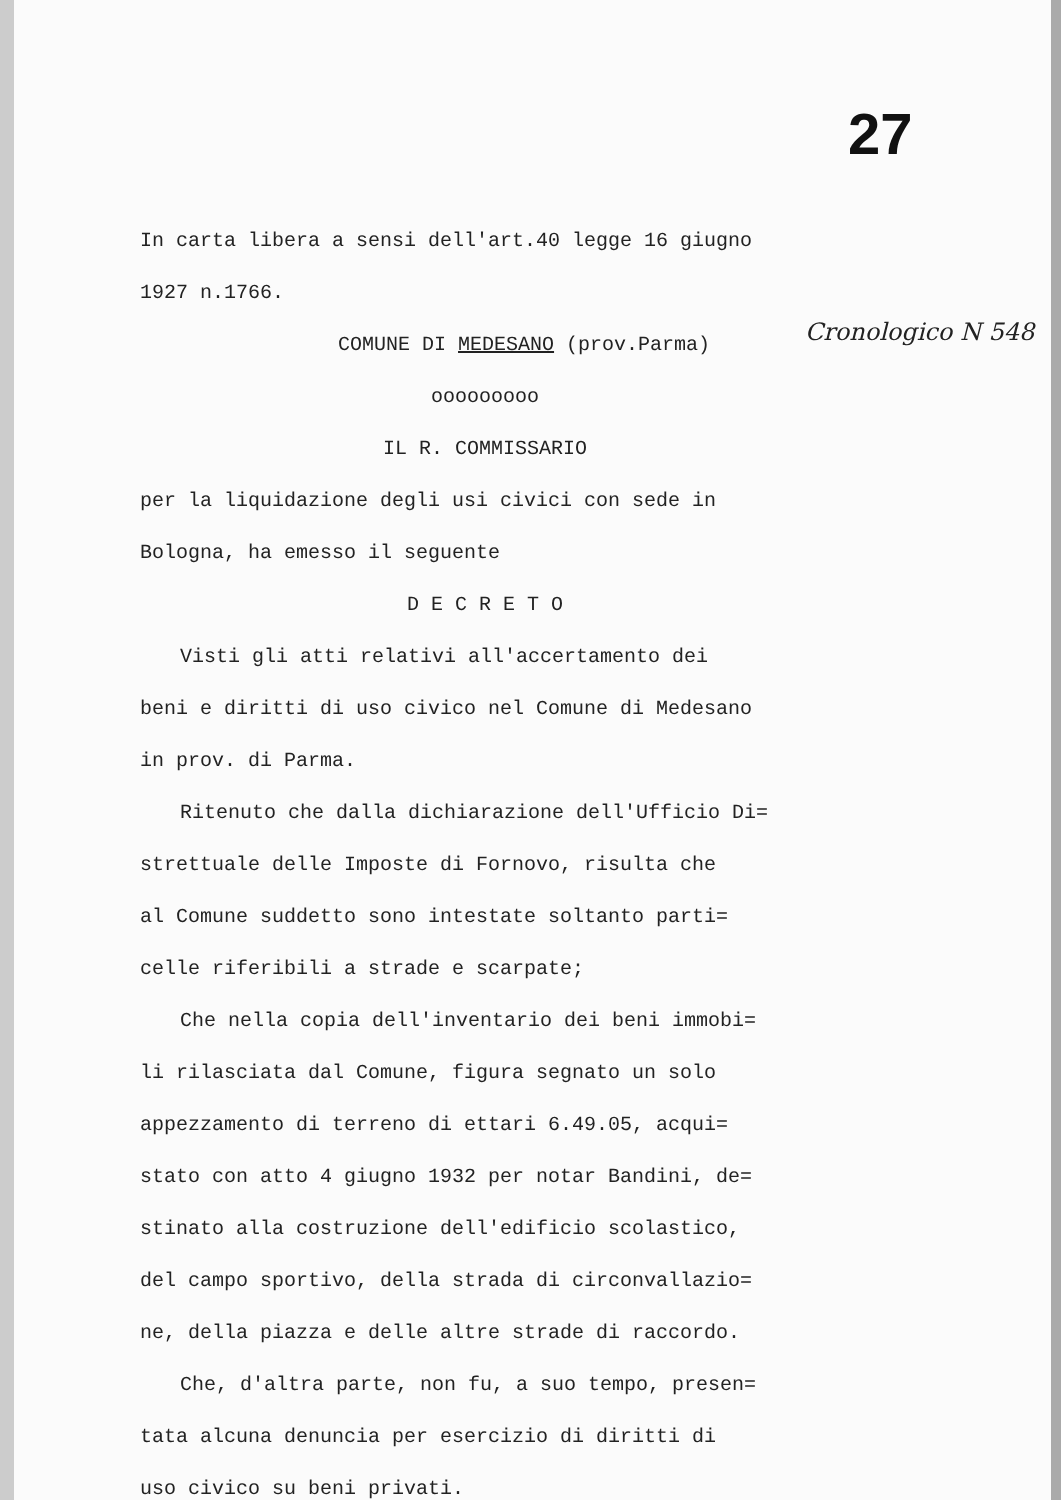27
In carta libera a sensi dell'art.40 legge 16 giugno
1927 n.1766.
COMUNE DI MEDESANO (prov.Parma)
ooooooooo
IL R. COMMISSARIO
per la liquidazione degli usi civici con sede in
Bologna, ha emesso il seguente
D E C R E T O
Visti gli atti relativi all'accertamento dei
beni e diritti di uso civico nel Comune di Medesano
in prov. di Parma.
Ritenuto che dalla dichiarazione dell'Ufficio Di=
strettuale delle Imposte di Fornovo, risulta che
al Comune suddetto sono intestate soltanto parti=
celle riferibili a strade e scarpate;
Che nella copia dell'inventario dei beni immobi=
li rilasciata dal Comune, figura segnato un solo
appezzamento di terreno di ettari 6.49.05, acqui=
stato con atto 4 giugno 1932 per notar Bandini, de=
stinato alla costruzione dell'edificio scolastico,
del campo sportivo, della strada di circonvallazio=
ne, della piazza e delle altre strade di raccordo.
Che, d'altra parte, non fu, a suo tempo, presen=
tata alcuna denuncia per esercizio di diritti di
uso civico su beni privati.
Cronologico N 548